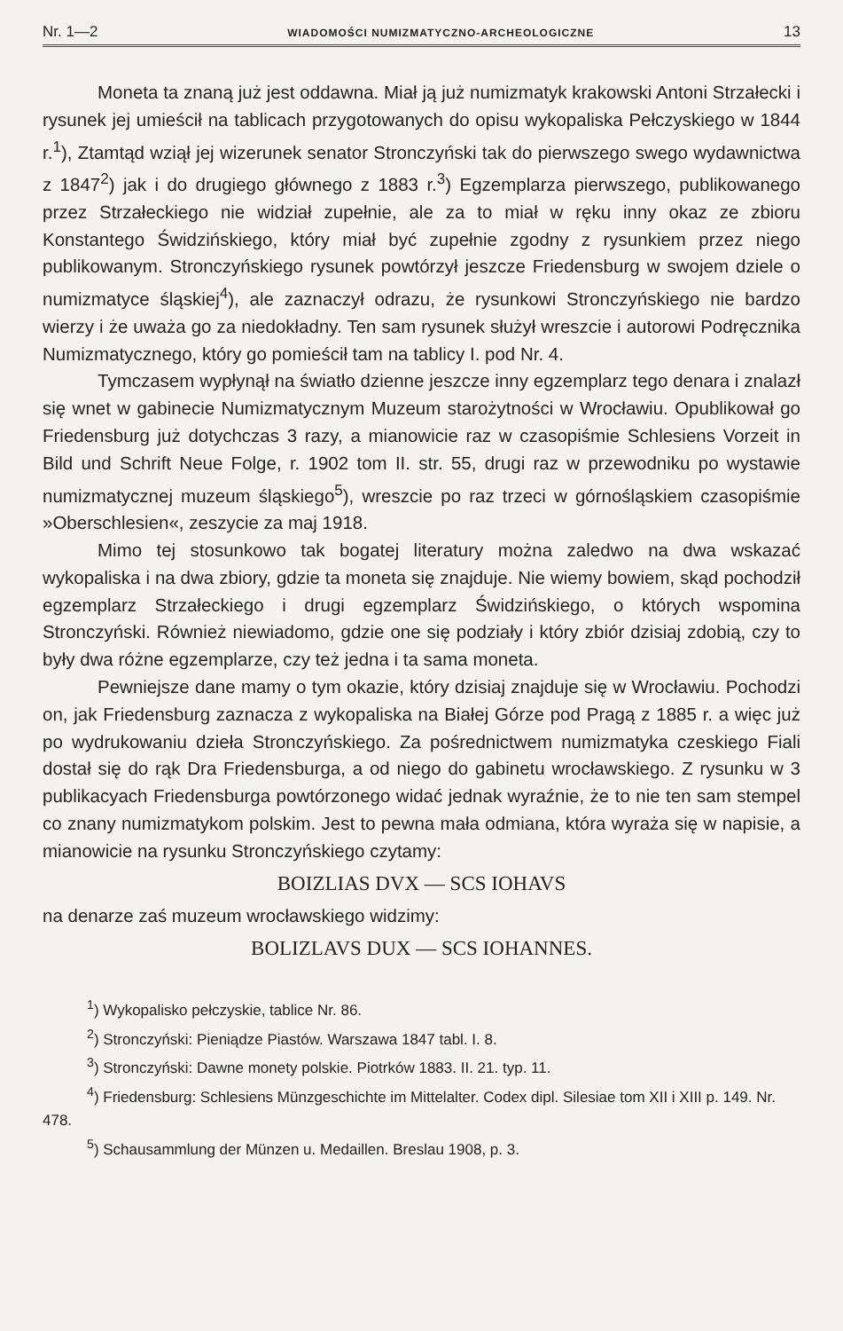Nr. 1—2 WIADOMOŚCI NUMIZMATYCZNO-ARCHEOLOGICZNE 13
Moneta ta znaną już jest oddawna. Miał ją już numizmatyk krakowski Antoni Strzałecki i rysunek jej umieścił na tablicach przygotowanych do opisu wykopaliska Pełczyskiego w 1844 r.<sup>1</sup>), Ztamtąd wziął jej wizerunek senator Stronczyński tak do pierwszego swego wydawnictwa z 1847<sup>2</sup>) jak i do drugiego głównego z 1883 r.<sup>3</sup>) Egzemplarza pierwszego, publikowanego przez Strzałeckiego nie widział zupełnie, ale za to miał w ręku inny okaz ze zbioru Konstantego Świdzińskiego, który miał być zupełnie zgodny z rysunkiem przez niego publikowanym. Stronczyńskiego rysunek powtórzył jeszcze Friedensburg w swojem dziele o numizmatyce śląskiej<sup>4</sup>), ale zaznaczył odrazu, że rysunkowi Stronczyńskiego nie bardzo wierzy i że uważa go za niedokładny. Ten sam rysunek służył wreszcie i autorowi Podręcznika Numizmatycznego, który go pomieścił tam na tablicy I. pod Nr. 4.
Tymczasem wypłynął na światło dzienne jeszcze inny egzemplarz tego denara i znalazł się wnet w gabinecie Numizmatycznym Muzeum starożytności w Wrocławiu. Opublikował go Friedensburg już dotychczas 3 razy, a mianowicie raz w czasopiśmie Schlesiens Vorzeit in Bild und Schrift Neue Folge, r. 1902 tom II. str. 55, drugi raz w przewodniku po wystawie numizmatycznej muzeum śląskiego<sup>5</sup>), wreszcie po raz trzeci w górnośląskiem czasopiśmie »Oberschlesien«, zeszycie za maj 1918.
Mimo tej stosunkowo tak bogatej literatury można zaledwo na dwa wskazać wykopaliska i na dwa zbiory, gdzie ta moneta się znajduje. Nie wiemy bowiem, skąd pochodził egzemplarz Strzałeckiego i drugi egzemplarz Świdzińskiego, o których wspomina Stronczyński. Również niewiadomo, gdzie one się podziały i który zbiór dzisiaj zdobią, czy to były dwa różne egzemplarze, czy też jedna i ta sama moneta.
Pewniejsze dane mamy o tym okazie, który dzisiaj znajduje się w Wrocławiu. Pochodzi on, jak Friedensburg zaznacza z wykopaliska na Białej Górze pod Pragą z 1885 r. a więc już po wydrukowaniu dzieła Stronczyńskiego. Za pośrednictwem numizmatyka czeskiego Fiali dostał się do rąk Dra Friedensburga, a od niego do gabinetu wrocławskiego. Z rysunku w 3 publikacyach Friedensburga powtórzonego widać jednak wyraźnie, że to nie ten sam stempel co znany numizmatykom polskim. Jest to pewna mała odmiana, która wyraża się w napisie, a mianowicie na rysunku Stronczyńskiego czytamy:
BOIZLIAS DVX — SCS IOHAVS
na denarze zaś muzeum wrocławskiego widzimy:
BOLIZLAVS DUX — SCS IOHANNES.
<sup>1</sup>) Wykopalisko pełczyskie, tablice Nr. 86.
<sup>2</sup>) Stronczyński: Pieniądze Piastów. Warszawa 1847 tabl. I. 8.
<sup>3</sup>) Stronczyński: Dawne monety polskie. Piotrków 1883. II. 21. typ. 11.
<sup>4</sup>) Friedensburg: Schlesiens Münzgeschichte im Mittelalter. Codex dipl. Silesiae tom XII i XIII p. 149. Nr. 478.
<sup>5</sup>) Schausammlung der Münzen u. Medaillen. Breslau 1908, p. 3.